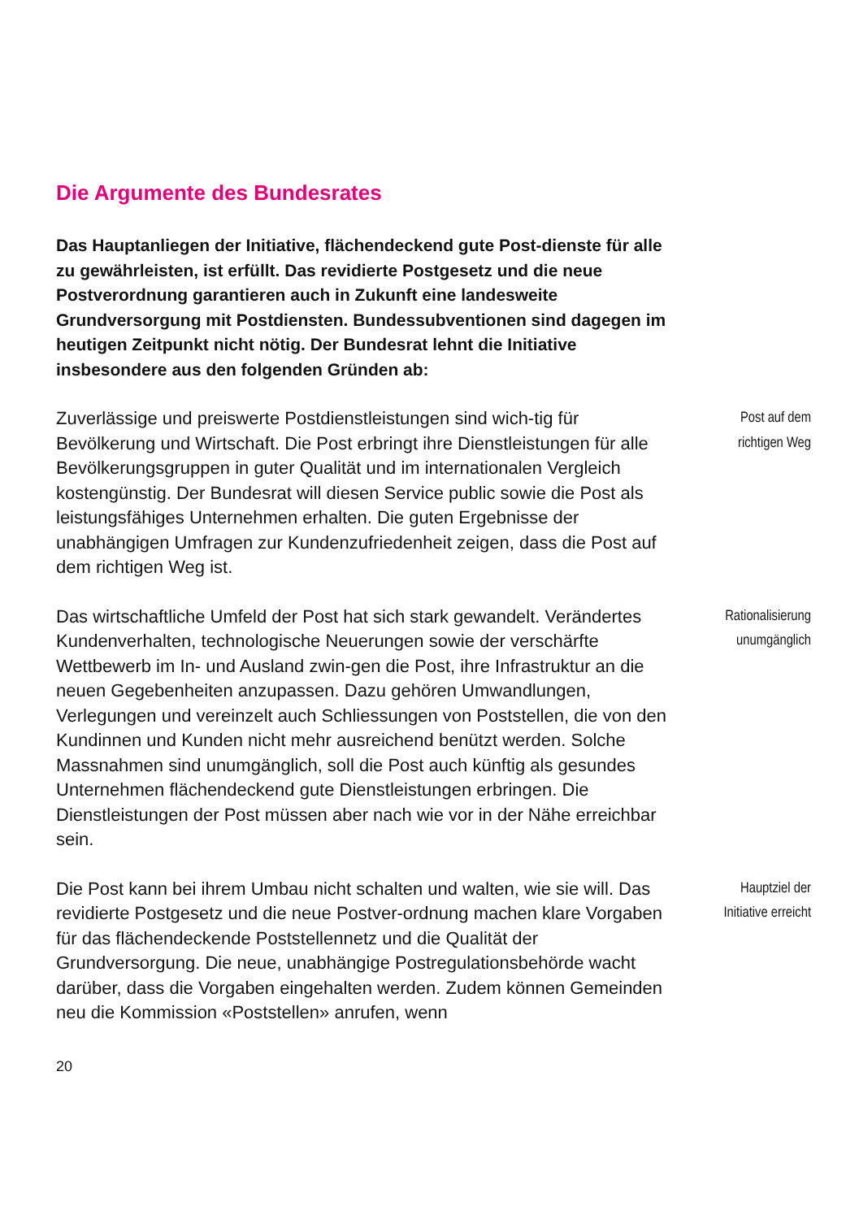Die Argumente des Bundesrates
Das Hauptanliegen der Initiative, flächendeckend gute Post-dienste für alle zu gewährleisten, ist erfüllt. Das revidierte Postgesetz und die neue Postverordnung garantieren auch in Zukunft eine landesweite Grundversorgung mit Postdiensten. Bundessubventionen sind dagegen im heutigen Zeitpunkt nicht nötig. Der Bundesrat lehnt die Initiative insbesondere aus den folgenden Gründen ab:
Zuverlässige und preiswerte Postdienstleistungen sind wich-tig für Bevölkerung und Wirtschaft. Die Post erbringt ihre Dienstleistungen für alle Bevölkerungsgruppen in guter Qualität und im internationalen Vergleich kostengünstig. Der Bundesrat will diesen Service public sowie die Post als leistungsfähiges Unternehmen erhalten. Die guten Ergebnisse der unabhängigen Umfragen zur Kundenzufriedenheit zeigen, dass die Post auf dem richtigen Weg ist.
Post auf dem
richtigen Weg
Das wirtschaftliche Umfeld der Post hat sich stark gewandelt. Verändertes Kundenverhalten, technologische Neuerungen sowie der verschärfte Wettbewerb im In- und Ausland zwin-gen die Post, ihre Infrastruktur an die neuen Gegebenheiten anzupassen. Dazu gehören Umwandlungen, Verlegungen und vereinzelt auch Schliessungen von Poststellen, die von den Kundinnen und Kunden nicht mehr ausreichend benützt werden. Solche Massnahmen sind unumgänglich, soll die Post auch künftig als gesundes Unternehmen flächendeckend gute Dienstleistungen erbringen. Die Dienstleistungen der Post müssen aber nach wie vor in der Nähe erreichbar sein.
Rationalisierung
unumgänglich
Die Post kann bei ihrem Umbau nicht schalten und walten, wie sie will. Das revidierte Postgesetz und die neue Postver-ordnung machen klare Vorgaben für das flächendeckende Poststellennetz und die Qualität der Grundversorgung. Die neue, unabhängige Postregulationsbehörde wacht darüber, dass die Vorgaben eingehalten werden. Zudem können Gemeinden neu die Kommission «Poststellen» anrufen, wenn
Hauptziel der
Initiative erreicht
20